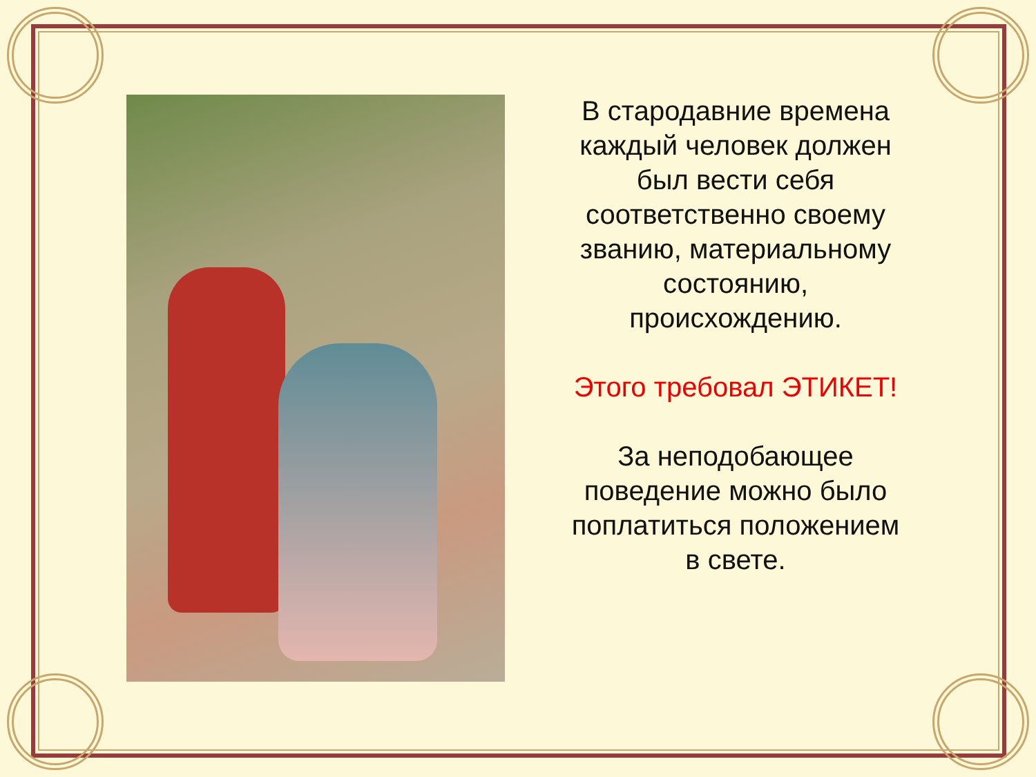В стародавние времена каждый человек должен был вести себя соответственно своему званию, материальному состоянию, происхождению.
Этого требовал ЭТИКЕТ!
За неподобающее поведение можно было поплатиться положением в свете.